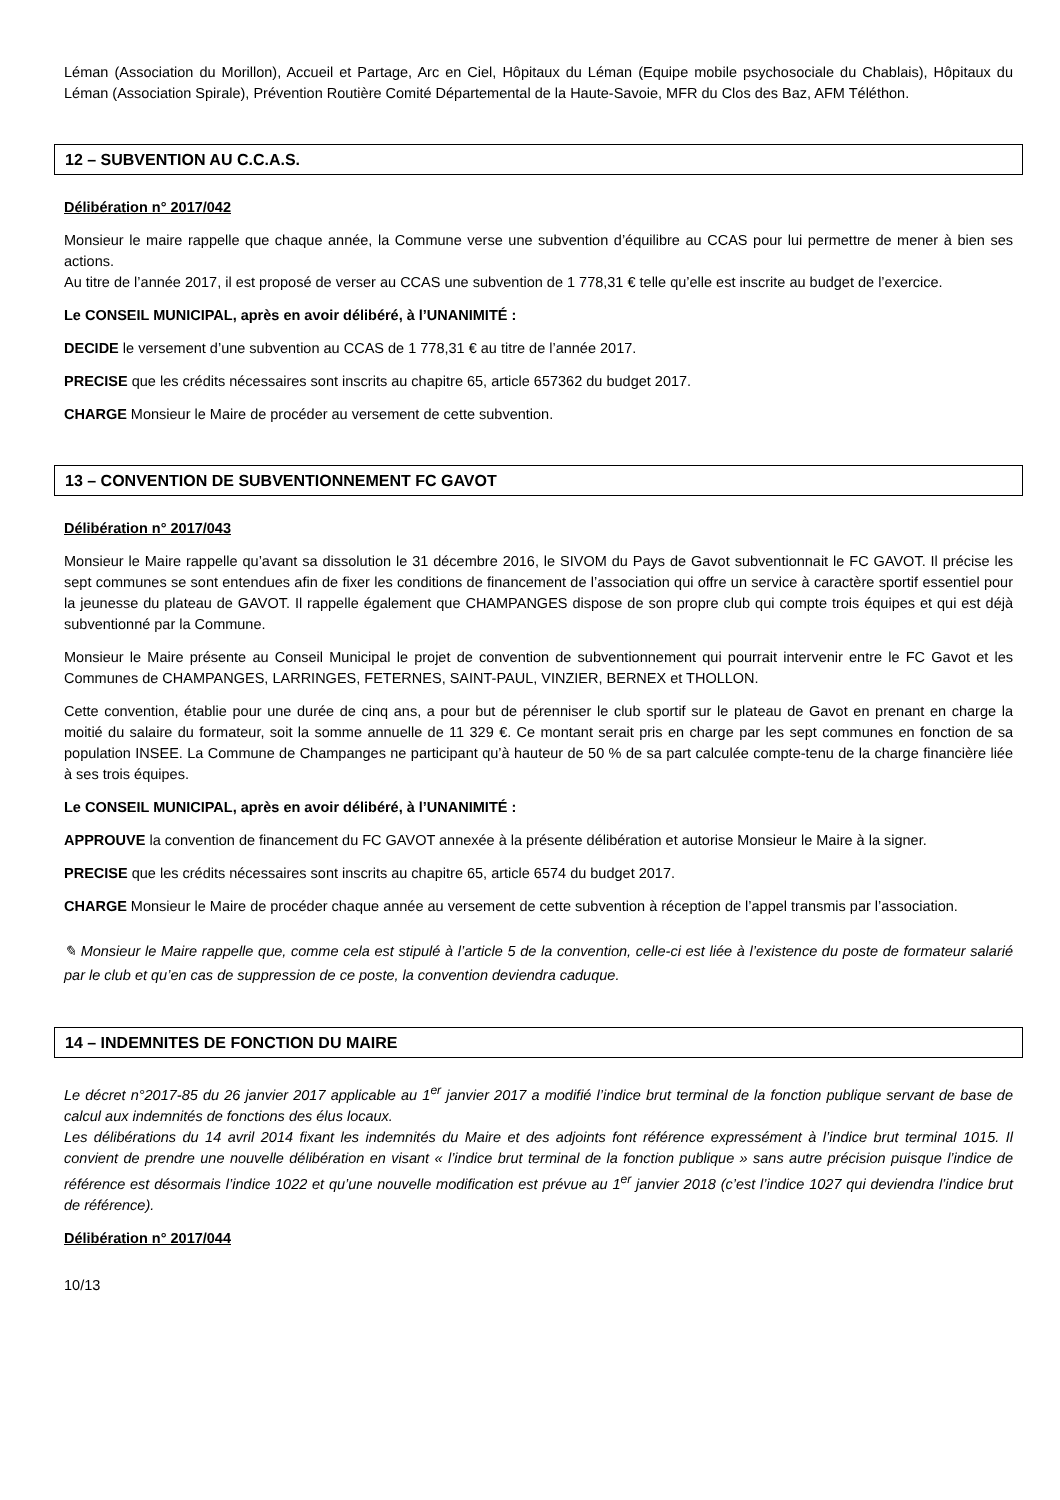Léman (Association du Morillon), Accueil et Partage, Arc en Ciel, Hôpitaux du Léman (Equipe mobile psychosociale du Chablais), Hôpitaux du Léman (Association Spirale), Prévention Routière Comité Départemental de la Haute-Savoie, MFR du Clos des Baz, AFM Téléthon.
12 – SUBVENTION AU C.C.A.S.
Délibération n° 2017/042
Monsieur le maire rappelle que chaque année, la Commune verse une subvention d’équilibre au CCAS pour lui permettre de mener à bien ses actions.
Au titre de l’année 2017, il est proposé de verser au CCAS une subvention de 1 778,31 € telle qu’elle est inscrite au budget de l’exercice.
Le CONSEIL MUNICIPAL, après en avoir délibéré, à l’UNANIMITÉ :
DECIDE le versement d’une subvention au CCAS de 1 778,31 € au titre de l’année 2017.
PRECISE que les crédits nécessaires sont inscrits au chapitre 65, article 657362 du budget 2017.
CHARGE Monsieur le Maire de procéder au versement de cette subvention.
13 – CONVENTION DE SUBVENTIONNEMENT FC GAVOT
Délibération n° 2017/043
Monsieur le Maire rappelle qu’avant sa dissolution le 31 décembre 2016, le SIVOM du Pays de Gavot subventionnait le FC GAVOT. Il précise les sept communes se sont entendues afin de fixer les conditions de financement de l’association qui offre un service à caractère sportif essentiel pour la jeunesse du plateau de GAVOT. Il rappelle également que CHAMPANGES dispose de son propre club qui compte trois équipes et qui est déjà subventionné par la Commune.
Monsieur le Maire présente au Conseil Municipal le projet de convention de subventionnement qui pourrait intervenir entre le FC Gavot et les Communes de CHAMPANGES, LARRINGES, FETERNES, SAINT-PAUL, VINZIER, BERNEX et THOLLON.
Cette convention, établie pour une durée de cinq ans, a pour but de pérenniser le club sportif sur le plateau de Gavot en prenant en charge la moitié du salaire du formateur, soit la somme annuelle de 11 329 €. Ce montant serait pris en charge par les sept communes en fonction de sa population INSEE. La Commune de Champanges ne participant qu’à hauteur de 50 % de sa part calculée compte-tenu de la charge financière liée à ses trois équipes.
Le CONSEIL MUNICIPAL, après en avoir délibéré, à l’UNANIMITÉ :
APPROUVE la convention de financement du FC GAVOT annexée à la présente délibération et autorise Monsieur le Maire à la signer.
PRECISE que les crédits nécessaires sont inscrits au chapitre 65, article 6574 du budget 2017.
CHARGE Monsieur le Maire de procéder chaque année au versement de cette subvention à réception de l’appel transmis par l’association.
✎ Monsieur le Maire rappelle que, comme cela est stipulé à l’article 5 de la convention, celle-ci est liée à l’existence du poste de formateur salarié par le club et qu’en cas de suppression de ce poste, la convention deviendra caduque.
14 – INDEMNITES DE FONCTION DU MAIRE
Le décret n°2017-85 du 26 janvier 2017 applicable au 1<sup>er</sup> janvier 2017 a modifié l’indice brut terminal de la fonction publique servant de base de calcul aux indemnités de fonctions des élus locaux.
Les délibérations du 14 avril 2014 fixant les indemnités du Maire et des adjoints font référence expressément à l’indice brut terminal 1015. Il convient de prendre une nouvelle délibération en visant « l’indice brut terminal de la fonction publique » sans autre précision puisque l’indice de référence est désormais l’indice 1022 et qu’une nouvelle modification est prévue au 1<sup>er</sup> janvier 2018 (c’est l’indice 1027 qui deviendra l’indice brut de référence).
Délibération n° 2017/044
10/13